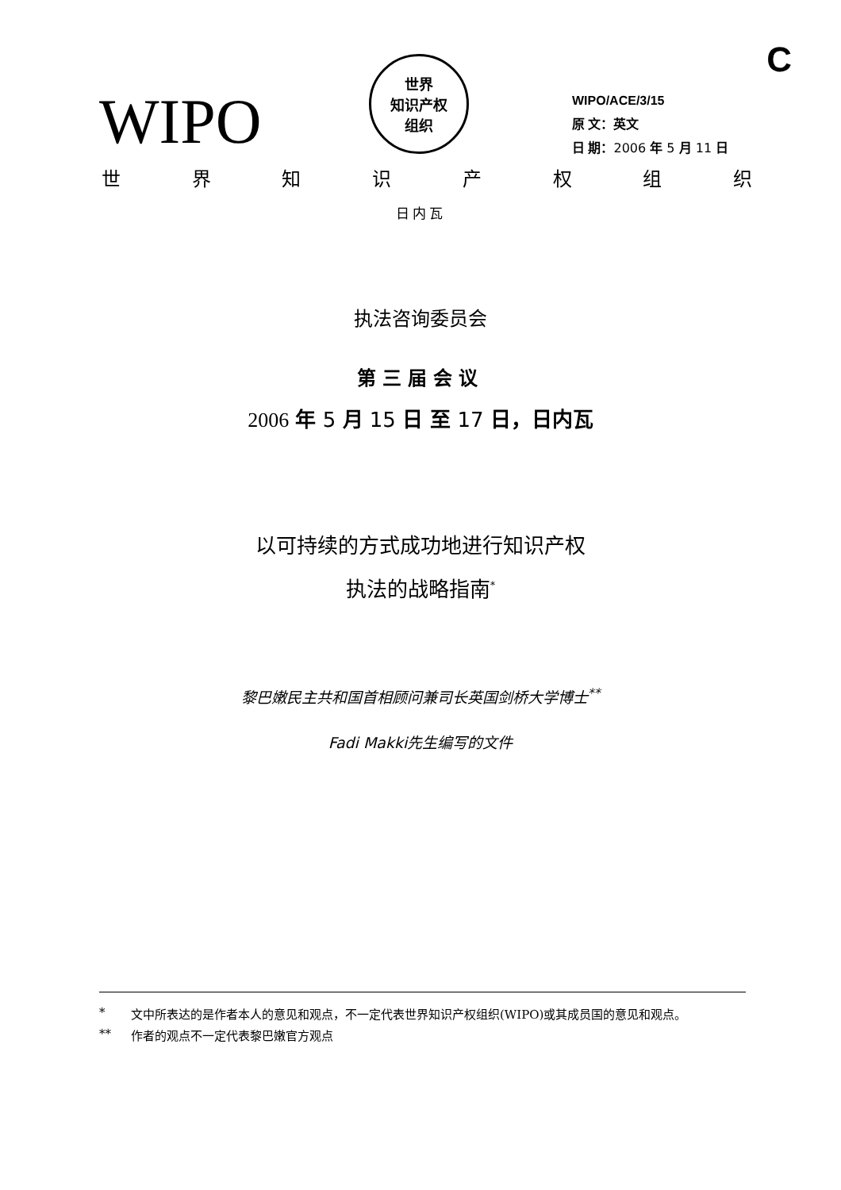C
WIPO
世界
知识产权
组织
WIPO/ACE/3/15
原 文：英文
日 期：2006 年 5 月 11 日
世界知识产权组织
日内瓦
执法咨询委员会
第三届会议
2006 年 5 月 15 日 至 17 日，日内瓦
以可持续的方式成功地进行知识产权
执法的战略指南<sup>*</sup>
黎巴嫩民主共和国首相顾问兼司长英国剑桥大学博士<sup>**</sup>
Fadi Makki先生编写的文件
* 文中所表达的是作者本人的意见和观点，不一定代表世界知识产权组织(WIPO)或其成员国的意见和观点。
** 作者的观点不一定代表黎巴嫩官方观点